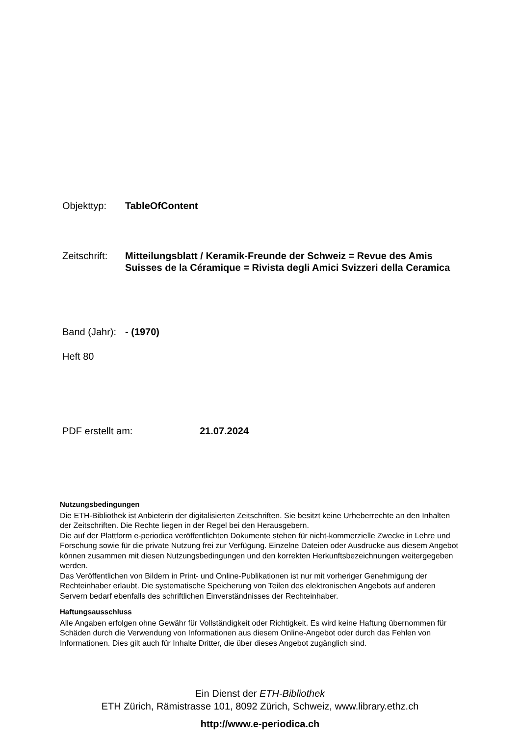Objekttyp: TableOfContent
Zeitschrift: Mitteilungsblatt / Keramik-Freunde der Schweiz = Revue des Amis Suisses de la Céramique = Rivista degli Amici Svizzeri della Ceramica
Band (Jahr): - (1970)
Heft 80
PDF erstellt am: 21.07.2024
Nutzungsbedingungen
Die ETH-Bibliothek ist Anbieterin der digitalisierten Zeitschriften. Sie besitzt keine Urheberrechte an den Inhalten der Zeitschriften. Die Rechte liegen in der Regel bei den Herausgebern.
Die auf der Plattform e-periodica veröffentlichten Dokumente stehen für nicht-kommerzielle Zwecke in Lehre und Forschung sowie für die private Nutzung frei zur Verfügung. Einzelne Dateien oder Ausdrucke aus diesem Angebot können zusammen mit diesen Nutzungsbedingungen und den korrekten Herkunftsbezeichnungen weitergegeben werden.
Das Veröffentlichen von Bildern in Print- und Online-Publikationen ist nur mit vorheriger Genehmigung der Rechteinhaber erlaubt. Die systematische Speicherung von Teilen des elektronischen Angebots auf anderen Servern bedarf ebenfalls des schriftlichen Einverständnisses der Rechteinhaber.
Haftungsausschluss
Alle Angaben erfolgen ohne Gewähr für Vollständigkeit oder Richtigkeit. Es wird keine Haftung übernommen für Schäden durch die Verwendung von Informationen aus diesem Online-Angebot oder durch das Fehlen von Informationen. Dies gilt auch für Inhalte Dritter, die über dieses Angebot zugänglich sind.
Ein Dienst der ETH-Bibliothek
ETH Zürich, Rämistrasse 101, 8092 Zürich, Schweiz, www.library.ethz.ch
http://www.e-periodica.ch